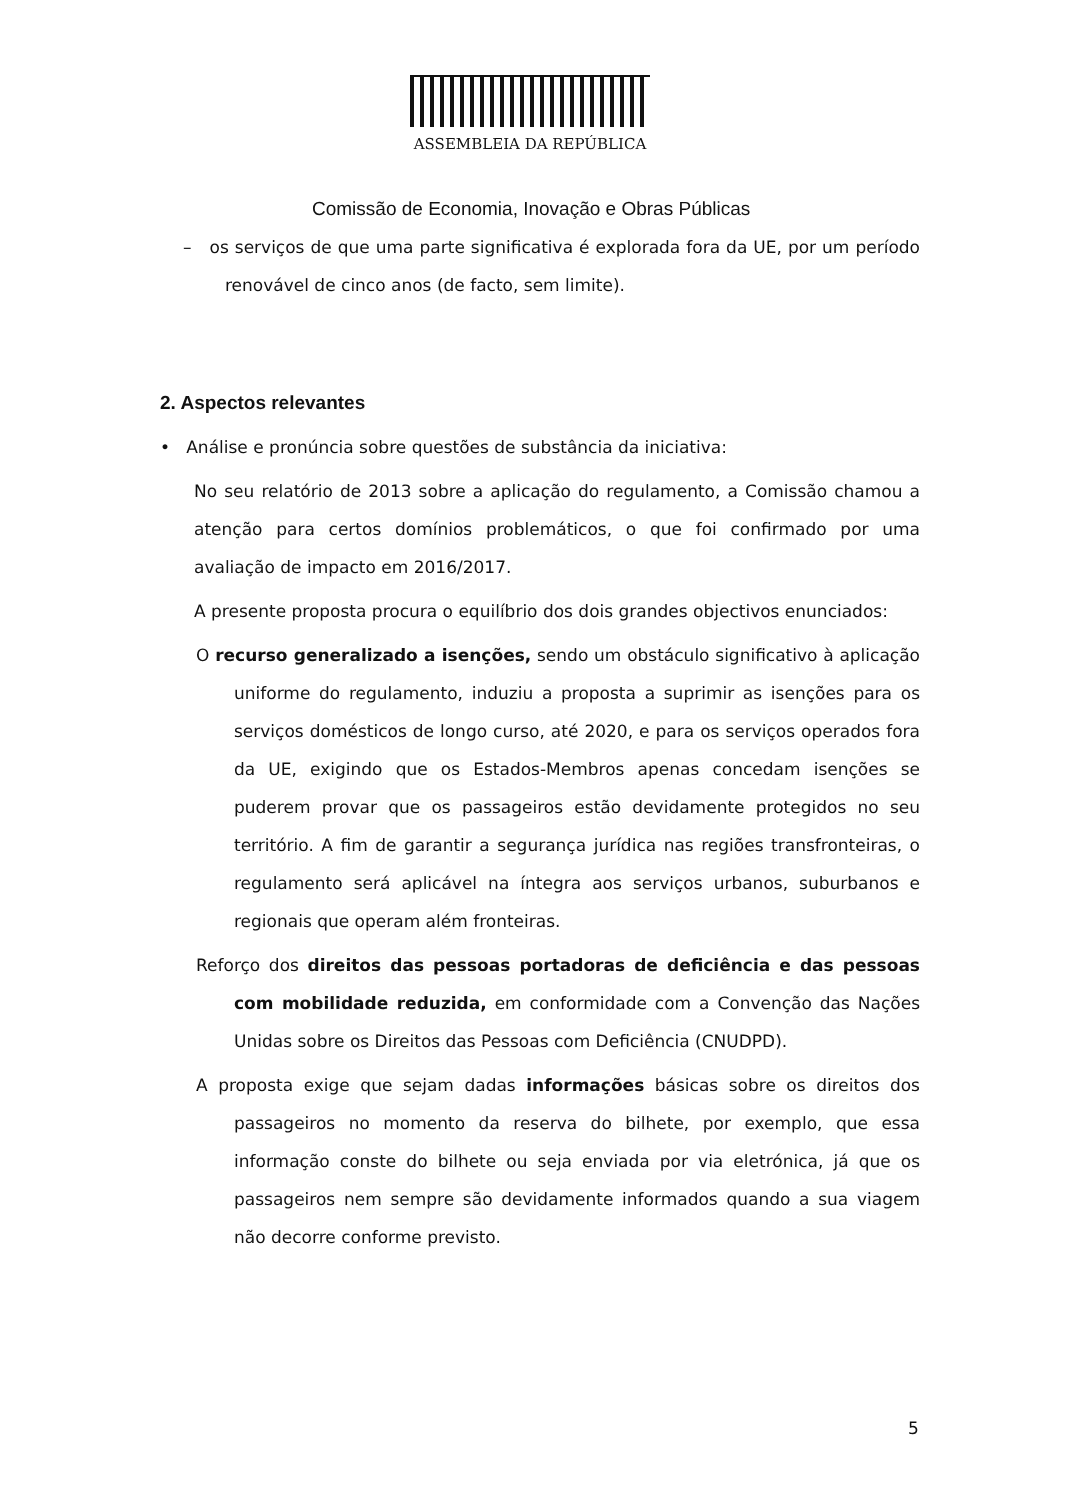ASSEMBLEIA DA REPÚBLICA
Comissão de Economia, Inovação e Obras Públicas
– os serviços de que uma parte significativa é explorada fora da UE, por um período renovável de cinco anos (de facto, sem limite).
2. Aspectos relevantes
• Análise e pronúncia sobre questões de substância da iniciativa:
No seu relatório de 2013 sobre a aplicação do regulamento, a Comissão chamou a atenção para certos domínios problemáticos, o que foi confirmado por uma avaliação de impacto em 2016/2017.
A presente proposta procura o equilíbrio dos dois grandes objectivos enunciados:
O recurso generalizado a isenções, sendo um obstáculo significativo à aplicação uniforme do regulamento, induziu a proposta a suprimir as isenções para os serviços domésticos de longo curso, até 2020, e para os serviços operados fora da UE, exigindo que os Estados-Membros apenas concedam isenções se puderem provar que os passageiros estão devidamente protegidos no seu território. A fim de garantir a segurança jurídica nas regiões transfronteiras, o regulamento será aplicável na íntegra aos serviços urbanos, suburbanos e regionais que operam além fronteiras.
Reforço dos direitos das pessoas portadoras de deficiência e das pessoas com mobilidade reduzida, em conformidade com a Convenção das Nações Unidas sobre os Direitos das Pessoas com Deficiência (CNUDPD).
A proposta exige que sejam dadas informações básicas sobre os direitos dos passageiros no momento da reserva do bilhete, por exemplo, que essa informação conste do bilhete ou seja enviada por via eletrónica, já que os passageiros nem sempre são devidamente informados quando a sua viagem não decorre conforme previsto.
5